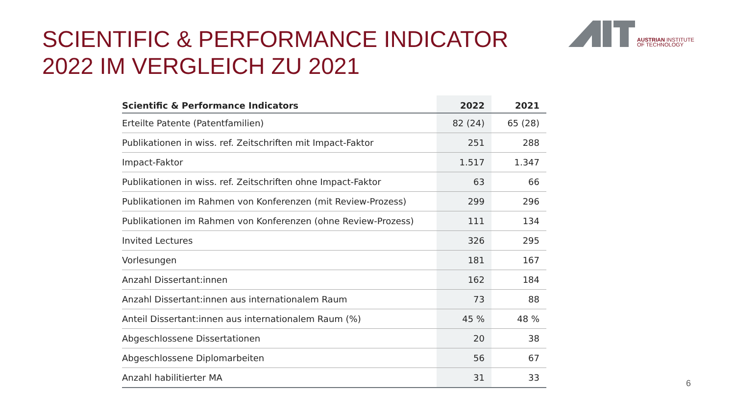SCIENTIFIC & PERFORMANCE INDICATOR
2022 IM VERGLEICH ZU 2021
AUSTRIAN INSTITUTE
OF TECHNOLOGY
| Scientific & Performance Indicators | 2022 | 2021 |
| --- | --- | --- |
| Erteilte Patente (Patentfamilien) | 82 (24) | 65 (28) |
| Publikationen in wiss. ref. Zeitschriften mit Impact-Faktor | 251 | 288 |
| Impact-Faktor | 1.517 | 1.347 |
| Publikationen in wiss. ref. Zeitschriften ohne Impact-Faktor | 63 | 66 |
| Publikationen im Rahmen von Konferenzen (mit Review-Prozess) | 299 | 296 |
| Publikationen im Rahmen von Konferenzen (ohne Review-Prozess) | 111 | 134 |
| Invited Lectures | 326 | 295 |
| Vorlesungen | 181 | 167 |
| Anzahl Dissertant:innen | 162 | 184 |
| Anzahl Dissertant:innen aus internationalem Raum | 73 | 88 |
| Anteil Dissertant:innen aus internationalem Raum (%) | 45 % | 48 % |
| Abgeschlossene Dissertationen | 20 | 38 |
| Abgeschlossene Diplomarbeiten | 56 | 67 |
| Anzahl habilitierter MA | 31 | 33 |
6